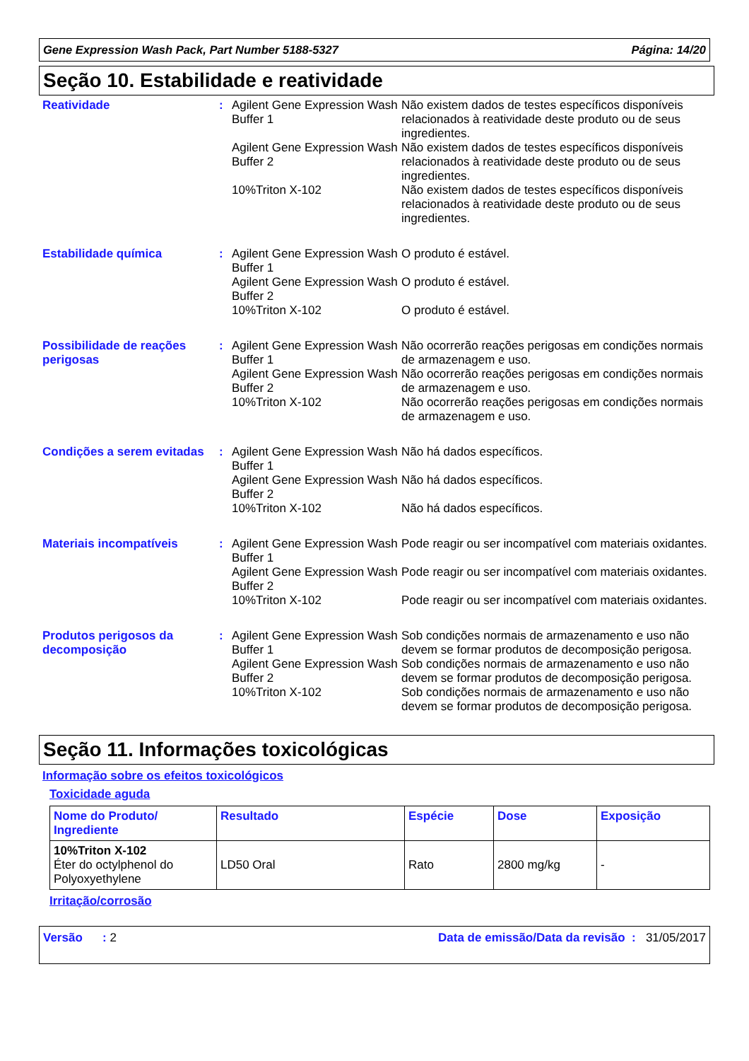Gene Expression Wash Pack, Part Number 5188-5327 Página: 14/20
Seção 10. Estabilidade e reatividade
Reatividade : Agilent Gene Expression Wash Buffer 1
Não existem dados de testes específicos disponíveis relacionados à reatividade deste produto ou de seus ingredientes.
Agilent Gene Expression Wash Buffer 2
Não existem dados de testes específicos disponíveis relacionados à reatividade deste produto ou de seus ingredientes.
10%Triton X-102 Não existem dados de testes específicos disponíveis relacionados à reatividade deste produto ou de seus ingredientes.
Estabilidade química : Agilent Gene Expression Wash Buffer 1
O produto é estável.
Agilent Gene Expression Wash Buffer 2
O produto é estável.
10%Triton X-102 O produto é estável.
Possibilidade de reações perigosas
: Agilent Gene Expression Wash Buffer 1
Não ocorrerão reações perigosas em condições normais de armazenagem e uso.
Agilent Gene Expression Wash Buffer 2
Não ocorrerão reações perigosas em condições normais de armazenagem e uso.
10%Triton X-102 Não ocorrerão reações perigosas em condições normais de armazenagem e uso.
Condições a serem evitadas
: Agilent Gene Expression Wash Buffer 1
Não há dados específicos.
Agilent Gene Expression Wash Buffer 2
Não há dados específicos.
10%Triton X-102 Não há dados específicos.
Materiais incompatíveis : Agilent Gene Expression Wash Buffer 1
Pode reagir ou ser incompatível com materiais oxidantes.
Agilent Gene Expression Wash Buffer 2
Pode reagir ou ser incompatível com materiais oxidantes.
10%Triton X-102 Pode reagir ou ser incompatível com materiais oxidantes.
Produtos perigosos da decomposição
: Agilent Gene Expression Wash Buffer 1
Sob condições normais de armazenamento e uso não devem se formar produtos de decomposição perigosa.
Agilent Gene Expression Wash Buffer 2
Sob condições normais de armazenamento e uso não devem se formar produtos de decomposição perigosa.
10%Triton X-102 Sob condições normais de armazenamento e uso não devem se formar produtos de decomposição perigosa.
Seção 11. Informações toxicológicas
Informação sobre os efeitos toxicológicos
Toxicidade aguda
| Nome do Produto/ Ingrediente | Resultado | Espécie | Dose | Exposição |
| --- | --- | --- | --- | --- |
| 10%Triton X-102 Éter do octylphenol do Polyoxyethylene | LD50 Oral | Rato | 2800 mg/kg | - |
Irritação/corrosão
Versão : 2 Data de emissão/Data da revisão : 31/05/2017